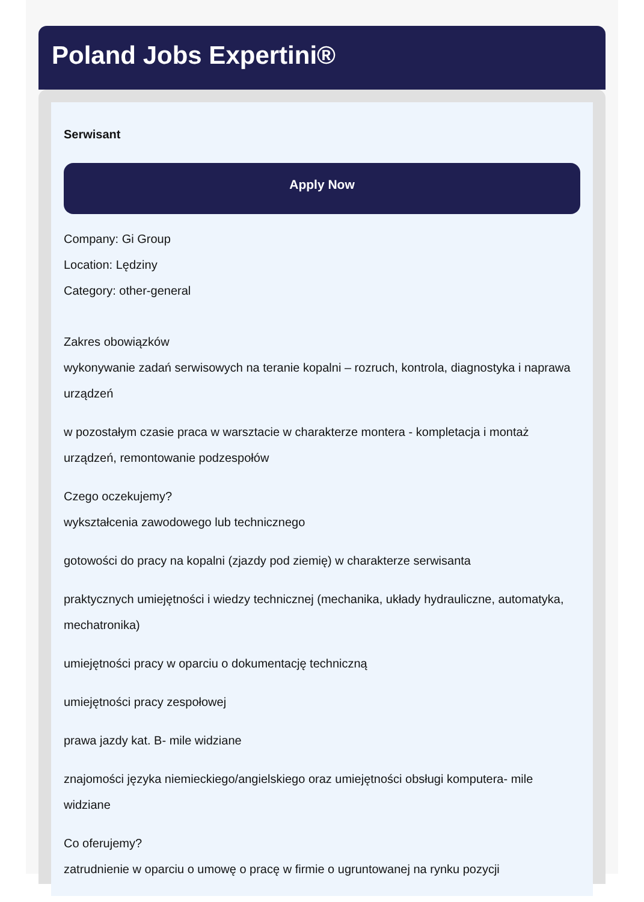Poland Jobs Expertini®
Serwisant
Apply Now
Company: Gi Group
Location: Lędziny
Category: other-general
Zakres obowiązków
wykonywanie zadań serwisowych na teranie kopalni – rozruch, kontrola, diagnostyka i naprawa urządzeń
w pozostałym czasie praca w warsztacie w charakterze montera - kompletacja i montaż urządzeń, remontowanie podzespołów
Czego oczekujemy?
wykształcenia zawodowego lub technicznego
gotowości do pracy na kopalni (zjazdy pod ziemię) w charakterze serwisanta
praktycznych umiejętności i wiedzy technicznej (mechanika, układy hydrauliczne, automatyka, mechatronika)
umiejętności pracy w oparciu o dokumentację techniczną
umiejętności pracy zespołowej
prawa jazdy kat. B- mile widziane
znajomości języka niemieckiego/angielskiego oraz umiejętności obsługi komputera- mile widziane
Co oferujemy?
zatrudnienie w oparciu o umowę o pracę w firmie o ugruntowanej na rynku pozycji